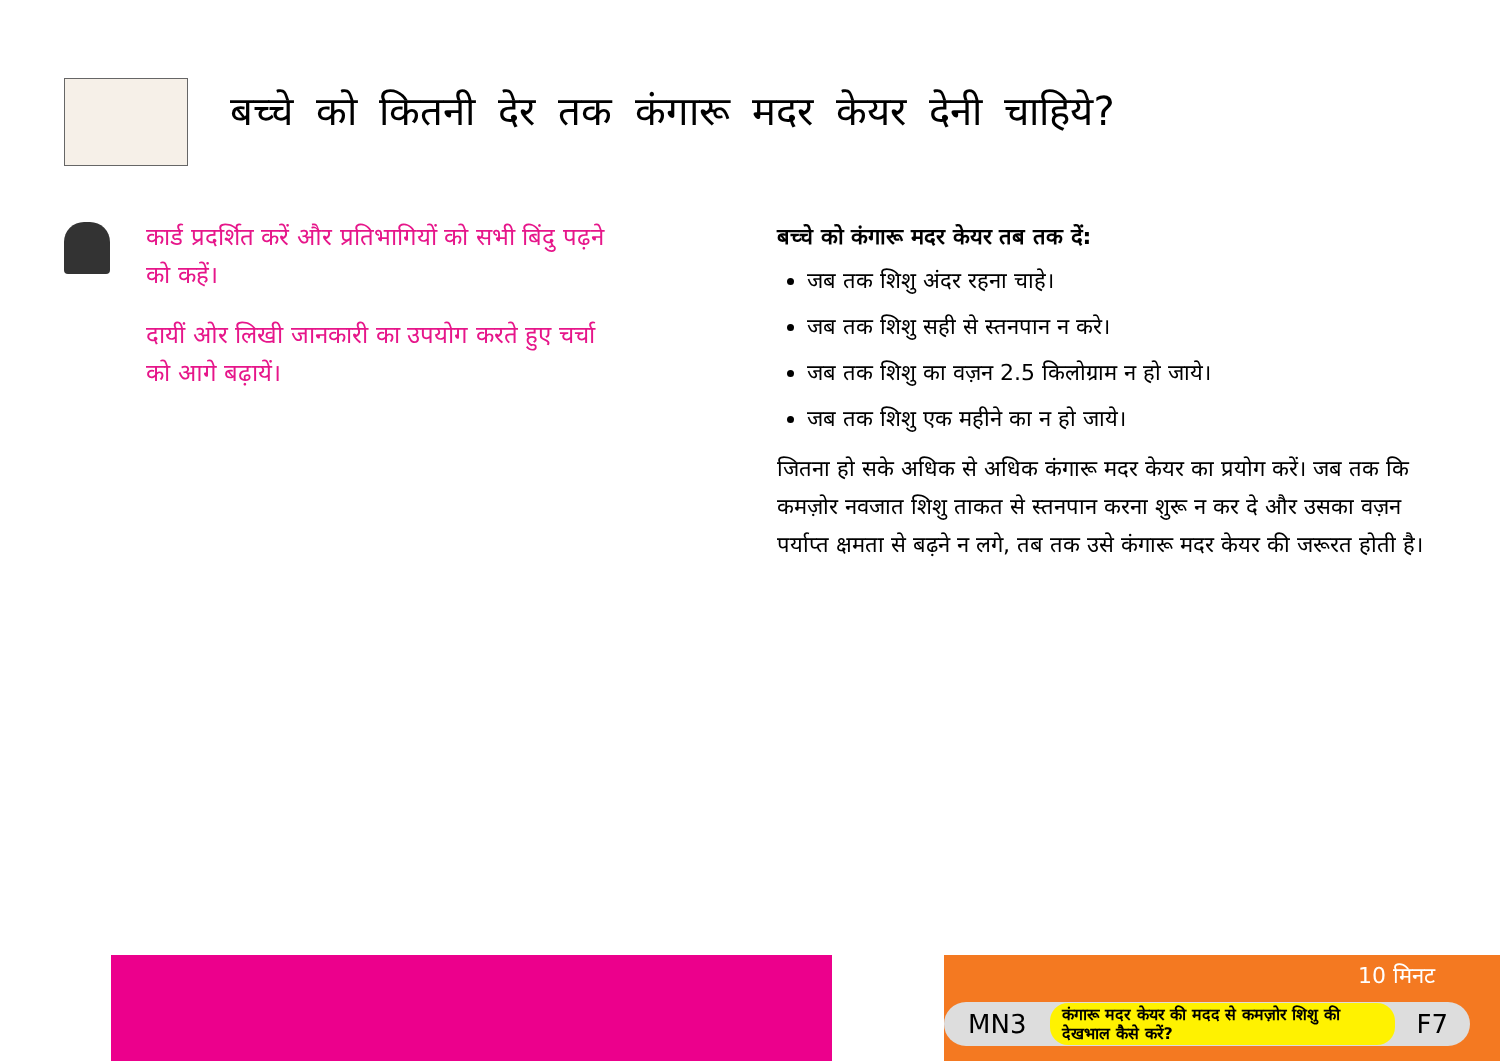बच्चे को कितनी देर तक कंगारू मदर केयर देनी चाहिये?
कार्ड प्रदर्शित करें और प्रतिभागियों को सभी बिंदु पढ़ने को कहें।
दायीं ओर लिखी जानकारी का उपयोग करते हुए चर्चा को आगे बढ़ायें।
बच्चे को कंगारू मदर केयर तब तक दें:
जब तक शिशु अंदर रहना चाहे।
जब तक शिशु सही से स्तनपान न करे।
जब तक शिशु का वज़न 2.5 किलोग्राम न हो जाये।
जब तक शिशु एक महीने का न हो जाये।
जितना हो सके अधिक से अधिक कंगारू मदर केयर का प्रयोग करें। जब तक कि कमज़ोर नवजात शिशु ताकत से स्तनपान करना शुरू न कर दे और उसका वज़न पर्याप्त क्षमता से बढ़ने न लगे, तब तक उसे कंगारू मदर केयर की जरूरत होती है।
10 मिनट
MN3 कंगारू मदर केयर की मदद से कमज़ोर शिशु की देखभाल कैसे करें? F7